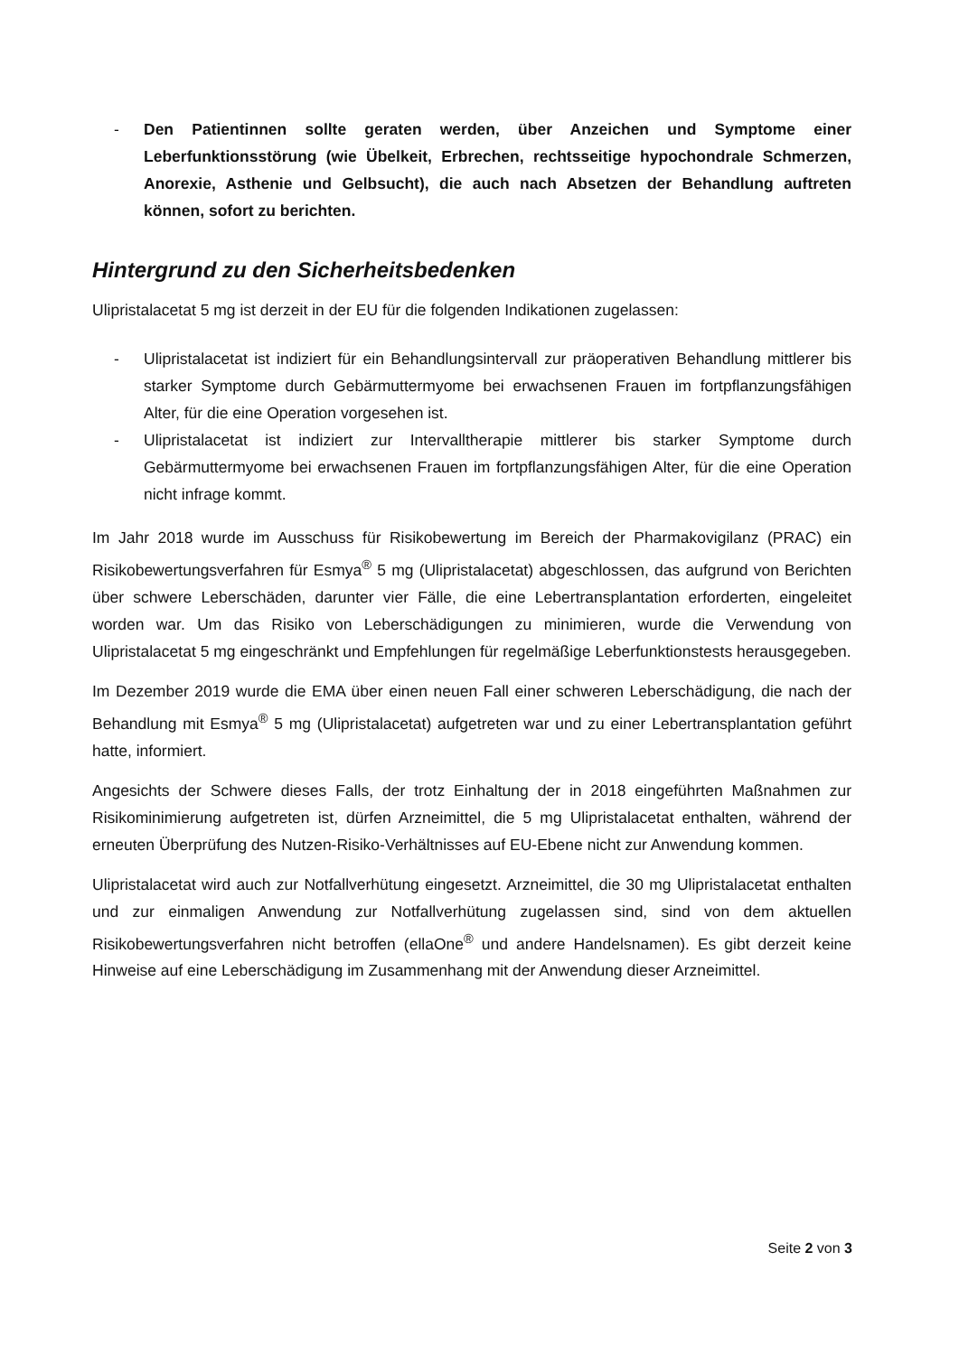- Den Patientinnen sollte geraten werden, über Anzeichen und Symptome einer Leberfunktionsstörung (wie Übelkeit, Erbrechen, rechtsseitige hypochondrale Schmerzen, Anorexie, Asthenie und Gelbsucht), die auch nach Absetzen der Behandlung auftreten können, sofort zu berichten.
Hintergrund zu den Sicherheitsbedenken
Ulipristalacetat 5 mg ist derzeit in der EU für die folgenden Indikationen zugelassen:
- Ulipristalacetat ist indiziert für ein Behandlungsintervall zur präoperativen Behandlung mittlerer bis starker Symptome durch Gebärmuttermyome bei erwachsenen Frauen im fortpflanzungsfähigen Alter, für die eine Operation vorgesehen ist.
- Ulipristalacetat ist indiziert zur Intervalltherapie mittlerer bis starker Symptome durch Gebärmuttermyome bei erwachsenen Frauen im fortpflanzungsfähigen Alter, für die eine Operation nicht infrage kommt.
Im Jahr 2018 wurde im Ausschuss für Risikobewertung im Bereich der Pharmakovigilanz (PRAC) ein Risikobewertungsverfahren für Esmya<sup>®</sup> 5 mg (Ulipristalacetat) abgeschlossen, das aufgrund von Berichten über schwere Leberschäden, darunter vier Fälle, die eine Lebertransplantation erforderten, eingeleitet worden war. Um das Risiko von Leberschädigungen zu minimieren, wurde die Verwendung von Ulipristalacetat 5 mg eingeschränkt und Empfehlungen für regelmäßige Leberfunktionstests herausgegeben.
Im Dezember 2019 wurde die EMA über einen neuen Fall einer schweren Leberschädigung, die nach der Behandlung mit Esmya<sup>®</sup> 5 mg (Ulipristalacetat) aufgetreten war und zu einer Lebertransplantation geführt hatte, informiert.
Angesichts der Schwere dieses Falls, der trotz Einhaltung der in 2018 eingeführten Maßnahmen zur Risikominimierung aufgetreten ist, dürfen Arzneimittel, die 5 mg Ulipristalacetat enthalten, während der erneuten Überprüfung des Nutzen-Risiko-Verhältnisses auf EU-Ebene nicht zur Anwendung kommen.
Ulipristalacetat wird auch zur Notfallverhütung eingesetzt. Arzneimittel, die 30 mg Ulipristalacetat enthalten und zur einmaligen Anwendung zur Notfallverhütung zugelassen sind, sind von dem aktuellen Risikobewertungsverfahren nicht betroffen (ellaOne<sup>®</sup> und andere Handelsnamen). Es gibt derzeit keine Hinweise auf eine Leberschädigung im Zusammenhang mit der Anwendung dieser Arzneimittel.
Seite 2 von 3